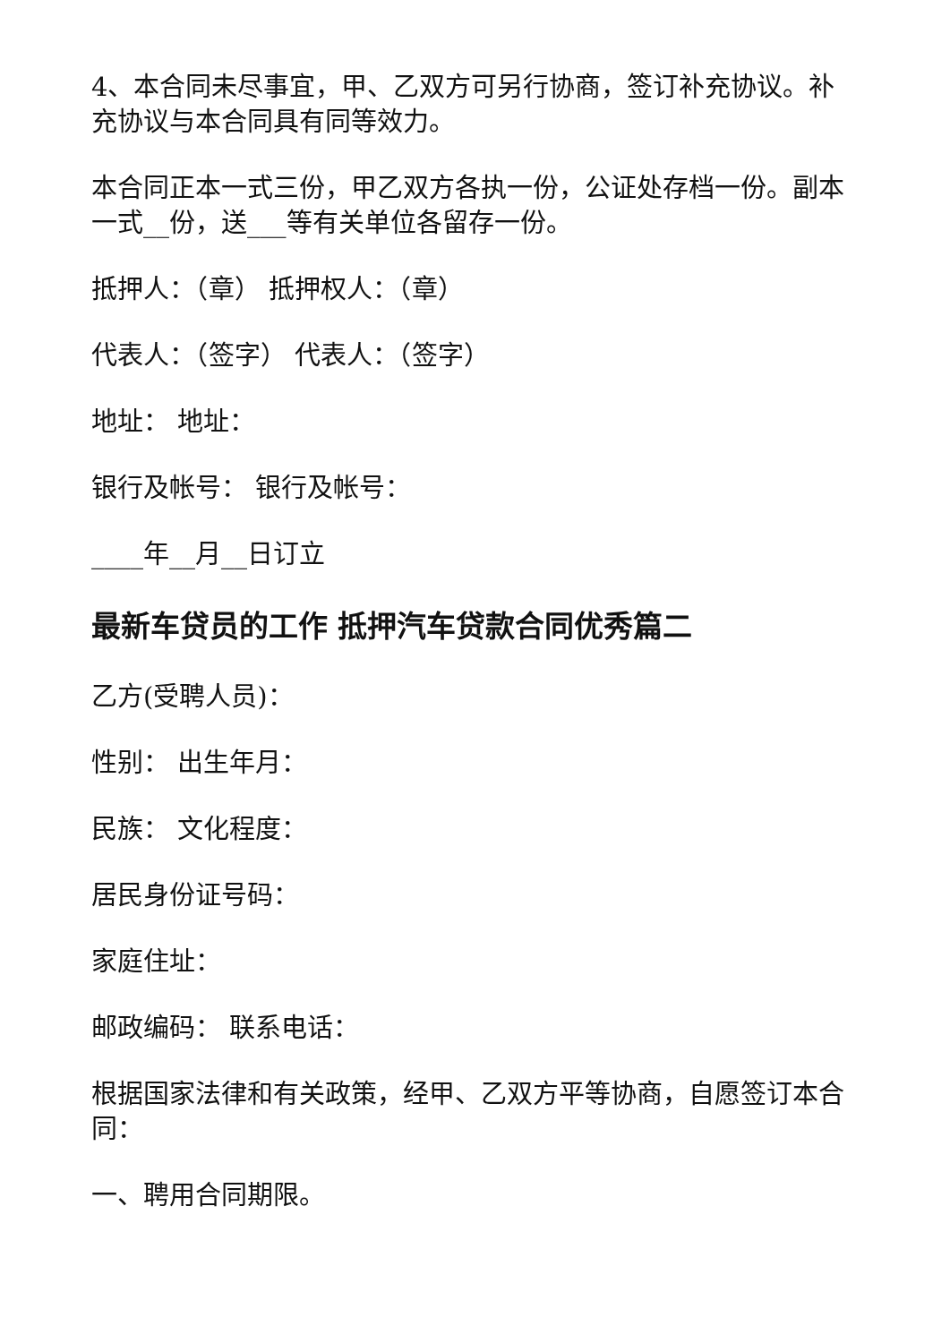4、本合同未尽事宜，甲、乙双方可另行协商，签订补充协议。补充协议与本合同具有同等效力。
本合同正本一式三份，甲乙双方各执一份，公证处存档一份。副本一式__份，送___等有关单位各留存一份。
抵押人：（章） 抵押权人：（章）
代表人：（签字） 代表人：（签字）
地址： 地址：
银行及帐号： 银行及帐号：
____年__月__日订立
最新车贷员的工作 抵押汽车贷款合同优秀篇二
乙方(受聘人员)：
性别： 出生年月：
民族： 文化程度：
居民身份证号码：
家庭住址：
邮政编码： 联系电话：
根据国家法律和有关政策，经甲、乙双方平等协商，自愿签订本合同：
一、聘用合同期限。